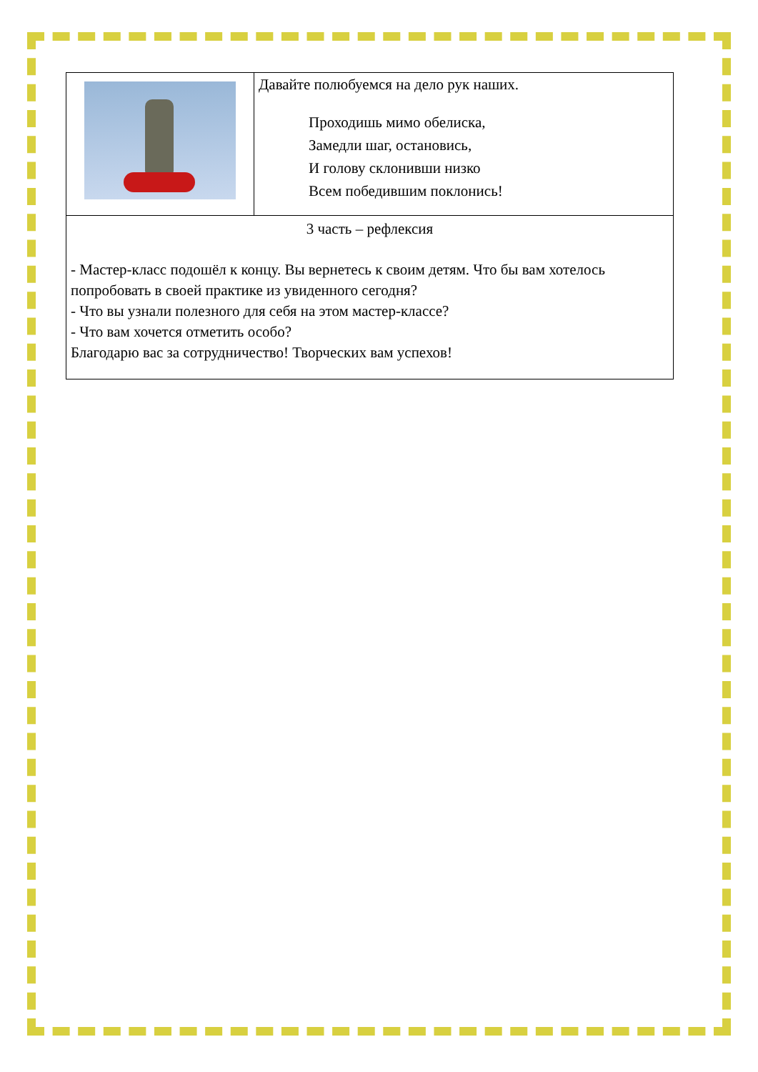| | Давайте полюбуемся на дело рук наших. Проходишь мимо обелиска, Замедли шаг, остановись, И голову склонивши низко Всем победившим поклонись! |
| 3 часть – рефлексия - Мастер-класс подошёл к концу. Вы вернетесь к своим детям. Что бы вам хотелось попробовать в своей практике из увиденного сегодня? - Что вы узнали полезного для себя на этом мастер-классе? - Что вам хочется отметить особо? Благодарю вас за сотрудничество! Творческих вам успехов! | |